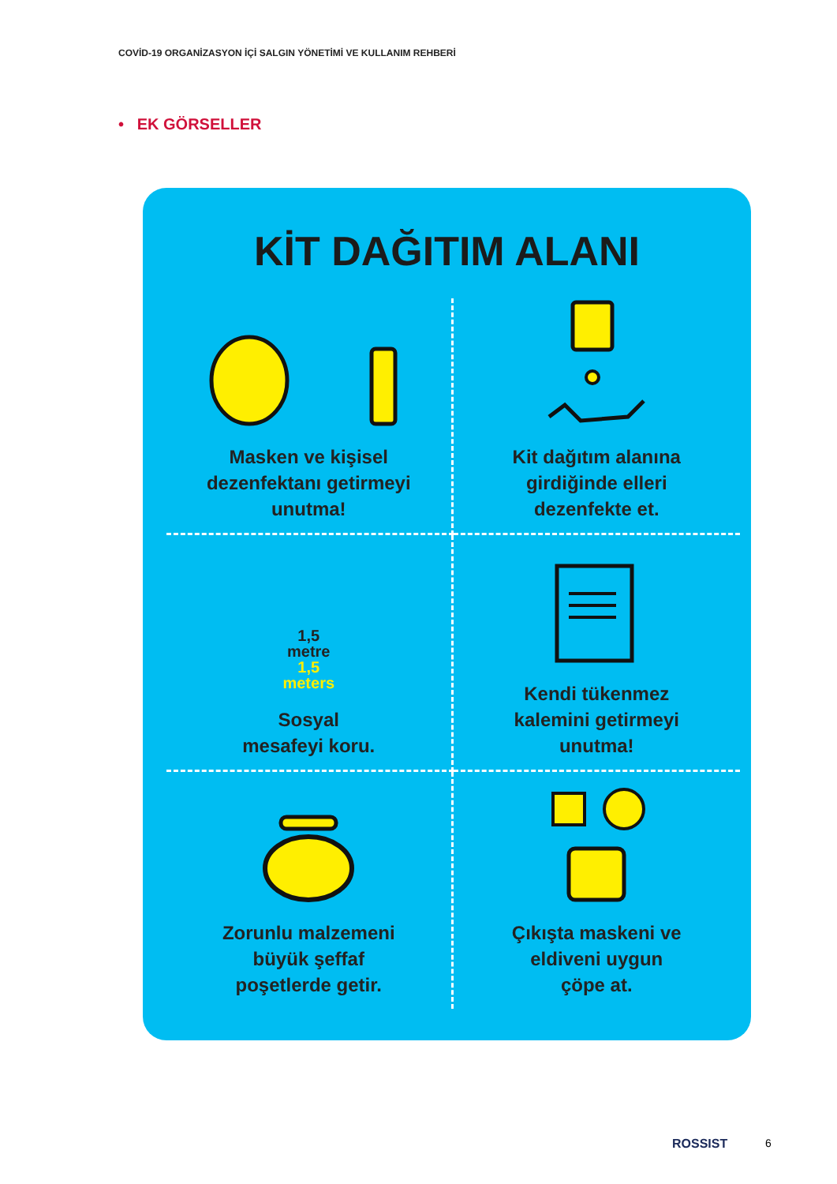COVİD-19 ORGANİZASYON İÇİ SALGIN YÖNETİMİ VE KULLANIM REHBERİ
• EK GÖRSELLER
KİT DAĞITIM ALANI
Masken ve kişisel
dezenfektanı getirmeyi
unutma!
Kit dağıtım alanına
girdiğinde elleri
dezenfekte et.
1,5
metre
1,5
meters
Sosyal
mesafeyi koru.
Kendi tükenmez
kalemini getirmeyi
unutma!
Zorunlu malzemeni
büyük şeffaf
poşetlerde getir.
Çıkışta maskeni ve
eldiveni uygun
çöpe at.
ROSSIST 6